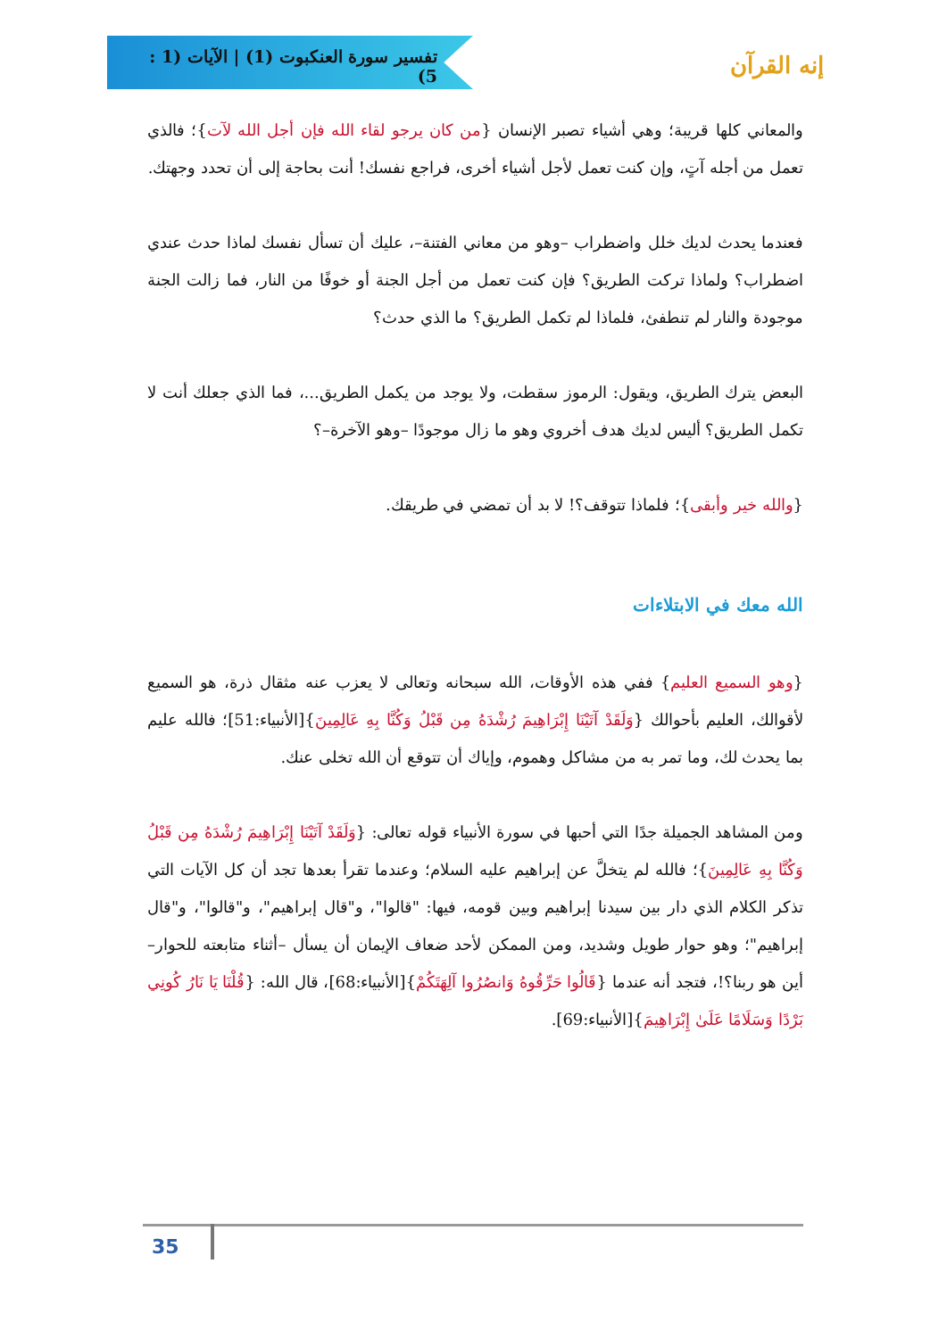تفسير سورة العنكبوت (1) | الآيات (1 : 5)
إنه القرآن
والمعاني كلها قريبة؛ وهي أشياء تصبر الإنسان {من كان يرجو لقاء الله فإن أجل الله لآت}؛ فالذي تعمل من أجله آتٍ، وإن كنت تعمل لأجل أشياء أخرى، فراجع نفسك! أنت بحاجة إلى أن تحدد وجهتك.
فعندما يحدث لديك خلل واضطراب –وهو من معاني الفتنة–، عليك أن تسأل نفسك لماذا حدث عندي اضطراب؟ ولماذا تركت الطريق؟ فإن كنت تعمل من أجل الجنة أو خوفًا من النار، فما زالت الجنة موجودة والنار لم تنطفئ، فلماذا لم تكمل الطريق؟ ما الذي حدث؟
البعض يترك الطريق، ويقول: الرموز سقطت، ولا يوجد من يكمل الطريق...، فما الذي جعلك أنت لا تكمل الطريق؟ أليس لديك هدف أخروي وهو ما زال موجودًا –وهو الآخرة–؟
{والله خير وأبقى}؛ فلماذا تتوقف؟! لا بد أن تمضي في طريقك.
الله معك في الابتلاءات
{وهو السميع العليم} ففي هذه الأوقات، الله سبحانه وتعالى لا يعزب عنه مثقال ذرة، هو السميع لأقوالك، العليم بأحوالك {وَلَقَدْ آتَيْنَا إِبْرَاهِيمَ رُشْدَهُ مِن قَبْلُ وَكُنَّا بِهِ عَالِمِينَ}[الأنبياء:51]؛ فالله عليم بما يحدث لك، وما تمر به من مشاكل وهموم، وإياك أن تتوقع أن الله تخلى عنك.
ومن المشاهد الجميلة جدًا التي أحبها في سورة الأنبياء قوله تعالى: {وَلَقَدْ آتَيْنَا إِبْرَاهِيمَ رُشْدَهُ مِن قَبْلُ وَكُنَّا بِهِ عَالِمِينَ}؛ فالله لم يتخلَّ عن إبراهيم عليه السلام؛ وعندما تقرأ بعدها تجد أن كل الآيات التي تذكر الكلام الذي دار بين سيدنا إبراهيم وبين قومه، فيها: "قالوا"، و"قال إبراهيم"، و"قالوا"، و"قال إبراهيم"؛ وهو حوار طويل وشديد، ومن الممكن لأحد ضعاف الإيمان أن يسأل –أثناء متابعته للحوار– أين هو ربنا؟!، فتجد أنه عندما {قَالُوا حَرِّقُوهُ وَانصُرُوا آلِهَتَكُمْ}[الأنبياء:68]، قال الله: {قُلْنَا يَا نَارُ كُونِي بَرْدًا وَسَلَامًا عَلَىٰ إِبْرَاهِيمَ}[الأنبياء:69].
35